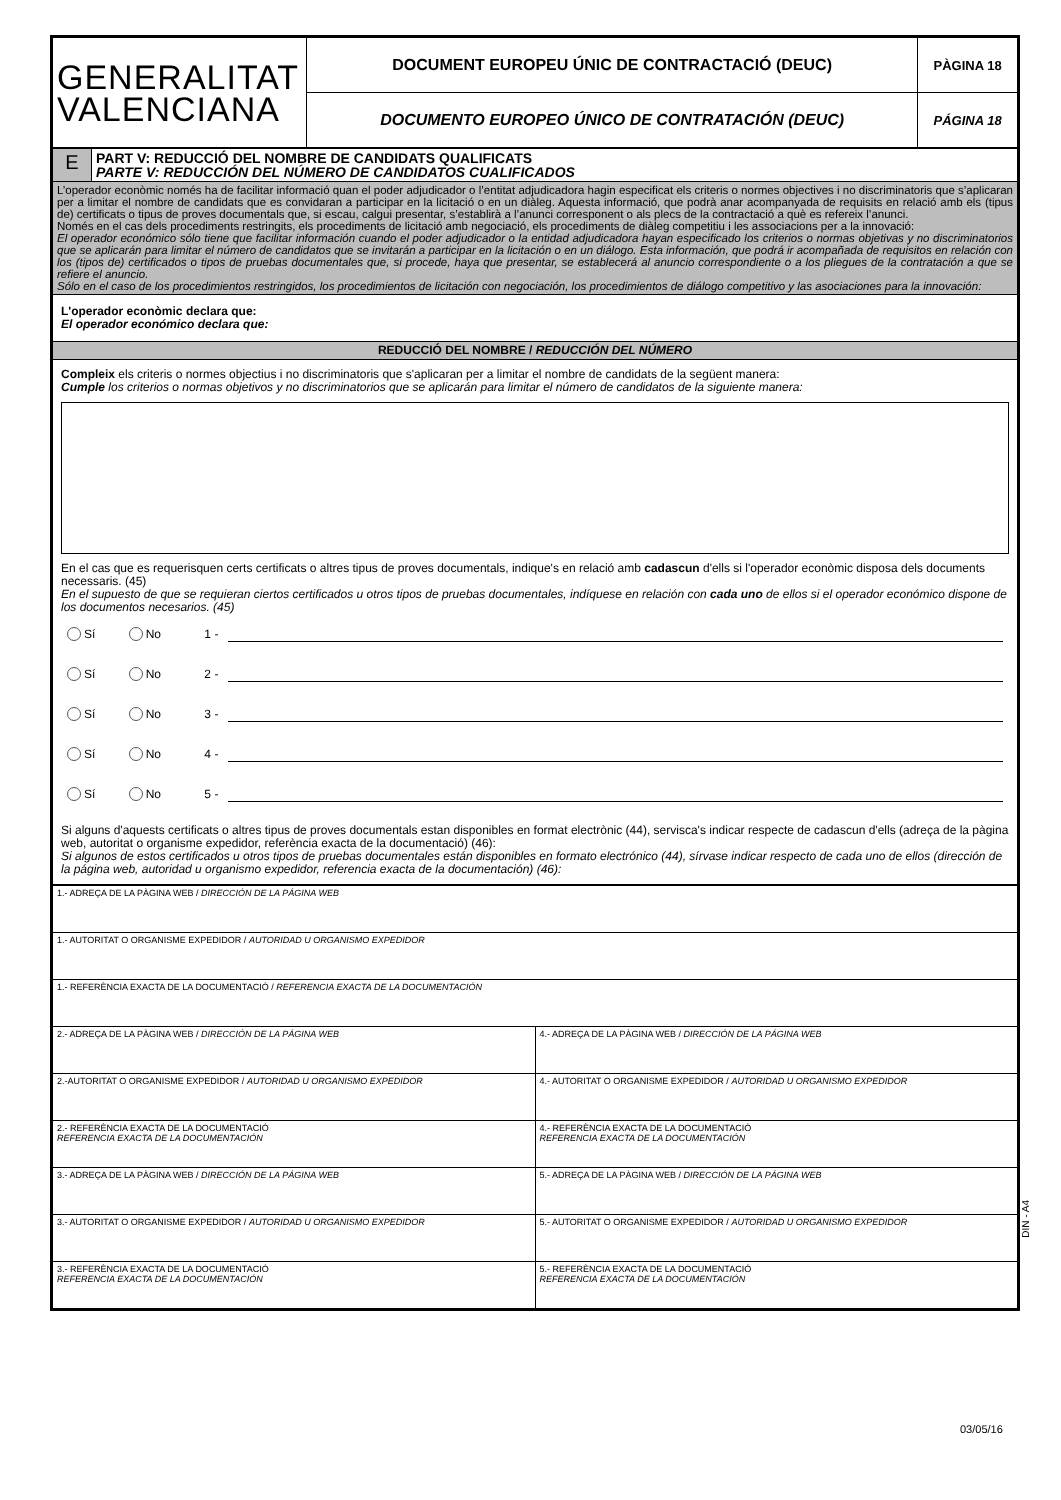| GENERALITAT VALENCIANA | DOCUMENT EUROPEU ÚNIC DE CONTRACTACIÓ (DEUC) | PÀGINA 18 |
| | DOCUMENTO EUROPEO ÚNICO DE CONTRATACIÓN (DEUC) | PÁGINA 18 |
| E | PART V: REDUCCIÓ DEL NOMBRE DE CANDIDATS QUALIFICATS PARTE V: REDUCCIÓN DEL NÚMERO DE CANDIDATOS CUALIFICADOS |
| L’operador econòmic només ha de facilitar informació quan el poder adjudicador o l’entitat adjudicadora hagin especificat els criteris o normes objectives i no discriminatoris que s’aplicaran per a limitar el nombre de candidats que es convidaran a participar en la licitació o en un diàleg. Aquesta informació, que podrà anar acompanyada de requisits en relació amb els (tipus de) certificats o tipus de proves documentals que, si escau, calgui presentar, s’establirà a l’anunci corresponent o als plecs de la contractació a què es refereix l’anunci. Només en el cas dels procediments restringits, els procediments de licitació amb negociació, els procediments de diàleg competitiu i les associacions per a la innovació: El operador económico sólo tiene que facilitar información cuando el poder adjudicador o la entidad adjudicadora hayan especificado los criterios o normas objetivas y no discriminatorios que se aplicarán para limitar el número de candidatos que se invitarán a participar en la licitación o en un diálogo. Esta información, que podrá ir acompañada de requisitos en relación con los (tipos de) certificados o tipos de pruebas documentales que, si procede, haya que presentar, se establecerá al anuncio correspondiente o a los pliegues de la contratación a que se refiere el anuncio. Sólo en el caso de los procedimientos restringidos, los procedimientos de licitación con negociación, los procedimientos de diálogo competitivo y las asociaciones para la innovación: | |
| L'operador econòmic declara que: El operador económico declara que: | |
| REDUCCIÓ DEL NOMBRE / REDUCCIÓN DEL NÚMERO | |
| Compleix els criteris o normes objectius i no discriminatoris que s'aplicaran per a limitar el nombre de candidats de la següent manera: Cumple los criterios o normas objetivos y no discriminatorios que se aplicarán para limitar el número de candidatos de la siguiente manera: En el cas que es requerisquen certs certificats o altres tipus de proves documentals, indique's en relació amb cadascun d'ells si l'operador econòmic disposa dels documents necessaris. (45) En el supuesto de que se requieran ciertos certificados u otros tipos de pruebas documentales, indíquese en relación con cada uno de ellos si el operador económico dispone de los documentos necesarios. (45) Sí No 1 - Sí No 2 - Sí No 3 - Sí No 4 - Sí No 5 - Si alguns d'aquests certificats o altres tipus de proves documentals estan disponibles en format electrònic (44), servisca's indicar respecte de cadascun d'ells (adreça de la pàgina web, autoritat o organisme expedidor, referència exacta de la documentació) (46): Si algunos de estos certificados u otros tipos de pruebas documentales están disponibles en formato electrónico (44), sírvase indicar respecto de cada uno de ellos (dirección de la página web, autoridad u organismo expedidor, referencia exacta de la documentación) (46): | |
| 1.- ADREÇA DE LA PÀGINA WEB / DIRECCIÓN DE LA PÁGINA WEB | |
| 1.- AUTORITAT O ORGANISME EXPEDIDOR / AUTORIDAD U ORGANISMO EXPEDIDOR | |
| 1.- REFERÈNCIA EXACTA DE LA DOCUMENTACIÓ / REFERENCIA EXACTA DE LA DOCUMENTACIÓN | |
| 2.- ADREÇA DE LA PÀGINA WEB / DIRECCIÓN DE LA PÁGINA WEB | 4.- ADREÇA DE LA PÀGINA WEB / DIRECCIÓN DE LA PÁGINA WEB |
| 2.-AUTORITAT O ORGANISME EXPEDIDOR / AUTORIDAD U ORGANISMO EXPEDIDOR | 4.- AUTORITAT O ORGANISME EXPEDIDOR / AUTORIDAD U ORGANISMO EXPEDIDOR |
| 2.- REFERÈNCIA EXACTA DE LA DOCUMENTACIÓ REFERENCIA EXACTA DE LA DOCUMENTACIÓN | 4.- REFERÈNCIA EXACTA DE LA DOCUMENTACIÓ REFERENCIA EXACTA DE LA DOCUMENTACIÓN |
| 3.- ADREÇA DE LA PÀGINA WEB / DIRECCIÓN DE LA PÁGINA WEB | 5.- ADREÇA DE LA PÀGINA WEB / DIRECCIÓN DE LA PÁGINA WEB |
| 3.- AUTORITAT O ORGANISME EXPEDIDOR / AUTORIDAD U ORGANISMO EXPEDIDOR | 5.- AUTORITAT O ORGANISME EXPEDIDOR / AUTORIDAD U ORGANISMO EXPEDIDOR |
| 3.- REFERÈNCIA EXACTA DE LA DOCUMENTACIÓ REFERENCIA EXACTA DE LA DOCUMENTACIÓN | 5.- REFERÈNCIA EXACTA DE LA DOCUMENTACIÓ REFERENCIA EXACTA DE LA DOCUMENTACIÓN |
DIN - A4
03/05/16